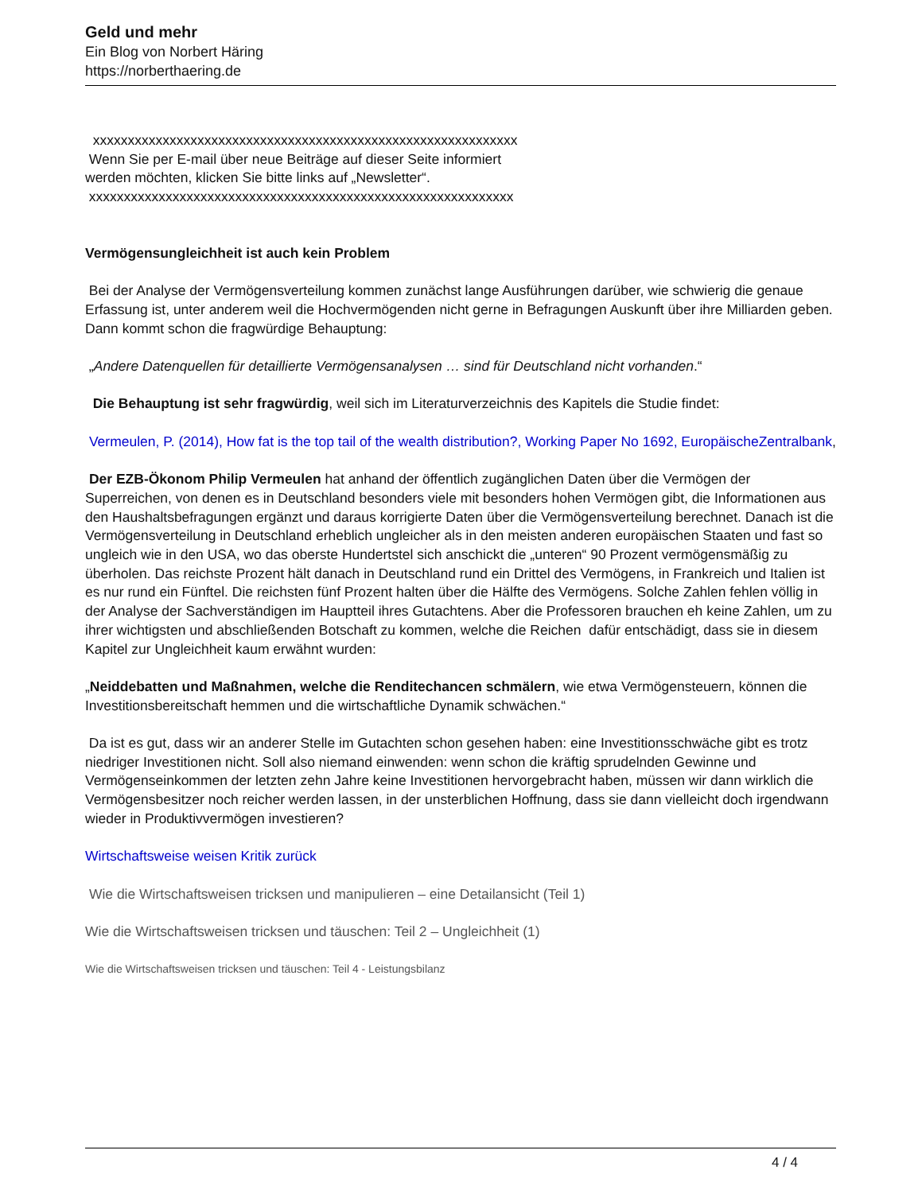Geld und mehr
Ein Blog von Norbert Häring
https://norberthaering.de
xxxxxxxxxxxxxxxxxxxxxxxxxxxxxxxxxxxxxxxxxxxxxxxxxxxxxxxxxxxxx
Wenn Sie per E-mail über neue Beiträge auf dieser Seite informiert
werden möchten, klicken Sie bitte links auf „Newsletter“.
xxxxxxxxxxxxxxxxxxxxxxxxxxxxxxxxxxxxxxxxxxxxxxxxxxxxxxxxxxxxx
Vermögensungleichheit ist auch kein Problem
Bei der Analyse der Vermögensverteilung kommen zunächst lange Ausführungen darüber, wie schwierig die genaue Erfassung ist, unter anderem weil die Hochvermögenden nicht gerne in Befragungen Auskunft über ihre Milliarden geben. Dann kommt schon die fragwürdige Behauptung:
„Andere Datenquellen für detaillierte Vermögensanalysen … sind für Deutschland nicht vorhanden.“
Die Behauptung ist sehr fragwürdig, weil sich im Literaturverzeichnis des Kapitels die Studie findet:
Vermeulen, P. (2014), How fat is the top tail of the wealth distribution?, Working Paper No 1692, EuropäischeZentralbank,
Der EZB-Ökonom Philip Vermeulen hat anhand der öffentlich zugänglichen Daten über die Vermögen der Superreichen, von denen es in Deutschland besonders viele mit besonders hohen Vermögen gibt, die Informationen aus den Haushaltsbefragungen ergänzt und daraus korrigierte Daten über die Vermögensverteilung berechnet. Danach ist die Vermögensverteilung in Deutschland erheblich ungleicher als in den meisten anderen europäischen Staaten und fast so ungleich wie in den USA, wo das oberste Hundertstel sich anschickt die „unteren“ 90 Prozent vermögensmäßig zu überholen. Das reichste Prozent hält danach in Deutschland rund ein Drittel des Vermögens, in Frankreich und Italien ist es nur rund ein Fünftel. Die reichsten fünf Prozent halten über die Hälfte des Vermögens. Solche Zahlen fehlen völlig in der Analyse der Sachverständigen im Hauptteil ihres Gutachtens. Aber die Professoren brauchen eh keine Zahlen, um zu ihrer wichtigsten und abschließenden Botschaft zu kommen, welche die Reichen dafür entschädigt, dass sie in diesem Kapitel zur Ungleichheit kaum erwähnt wurden:
„Neiddebatten und Maßnahmen, welche die Renditechancen schmälern, wie etwa Vermögensteuern, können die Investitionsbereitschaft hemmen und die wirtschaftliche Dynamik schwächen.“
Da ist es gut, dass wir an anderer Stelle im Gutachten schon gesehen haben: eine Investitionsschwäche gibt es trotz niedriger Investitionen nicht. Soll also niemand einwenden: wenn schon die kräftig sprudelnden Gewinne und Vermögenseinkommen der letzten zehn Jahre keine Investitionen hervorgebracht haben, müssen wir dann wirklich die Vermögensbesitzer noch reicher werden lassen, in der unsterblichen Hoffnung, dass sie dann vielleicht doch irgendwann wieder in Produktivvermögen investieren?
Wirtschaftsweise weisen Kritik zurück
Wie die Wirtschaftsweisen tricksen und manipulieren – eine Detailansicht (Teil 1)
Wie die Wirtschaftsweisen tricksen und täuschen: Teil 2 – Ungleichheit (1)
Wie die Wirtschaftsweisen tricksen und täuschen: Teil 4 - Leistungsbilanz
4 / 4